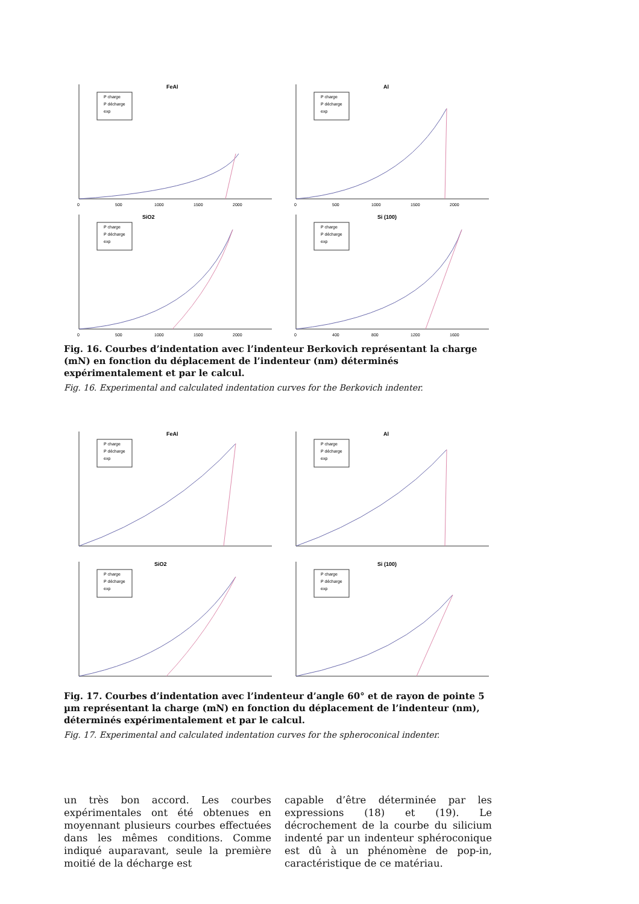FeAl
P charge
P décharge
exp
0
500
1000
1500
2000
Al
P charge
P décharge
exp
0
500
1000
1500
2000
SiO2
P charge
P décharge
exp
0
500
1000
1500
2000
Si (100)
P charge
P décharge
exp
0
400
800
1200
1600
Fig. 16. Courbes d’indentation avec l’indenteur Berkovich représentant la charge (mN) en fonction du déplacement de l’indenteur (nm) déterminés expérimentalement et par le calcul.
Fig. 16. Experimental and calculated indentation curves for the Berkovich indenter.
FeAl
P charge
P décharge
exp
Al
P charge
P décharge
exp
SiO2
P charge
P décharge
exp
Si (100)
P charge
P décharge
exp
Fig. 17. Courbes d’indentation avec l’indenteur d’angle 60° et de rayon de pointe 5 µm représentant la charge (mN) en fonction du déplacement de l’indenteur (nm), déterminés expérimentalement et par le calcul.
Fig. 17. Experimental and calculated indentation curves for the spheroconical indenter.
un très bon accord. Les courbes expérimentales ont été obtenues en moyennant plusieurs courbes effectuées dans les mêmes conditions. Comme indiqué auparavant, seule la première moitié de la décharge est
capable d’être déterminée par les expressions (18) et (19). Le décrochement de la courbe du silicium indenté par un indenteur sphéroconique est dû à un phénomène de pop-in, caractéristique de ce matériau.